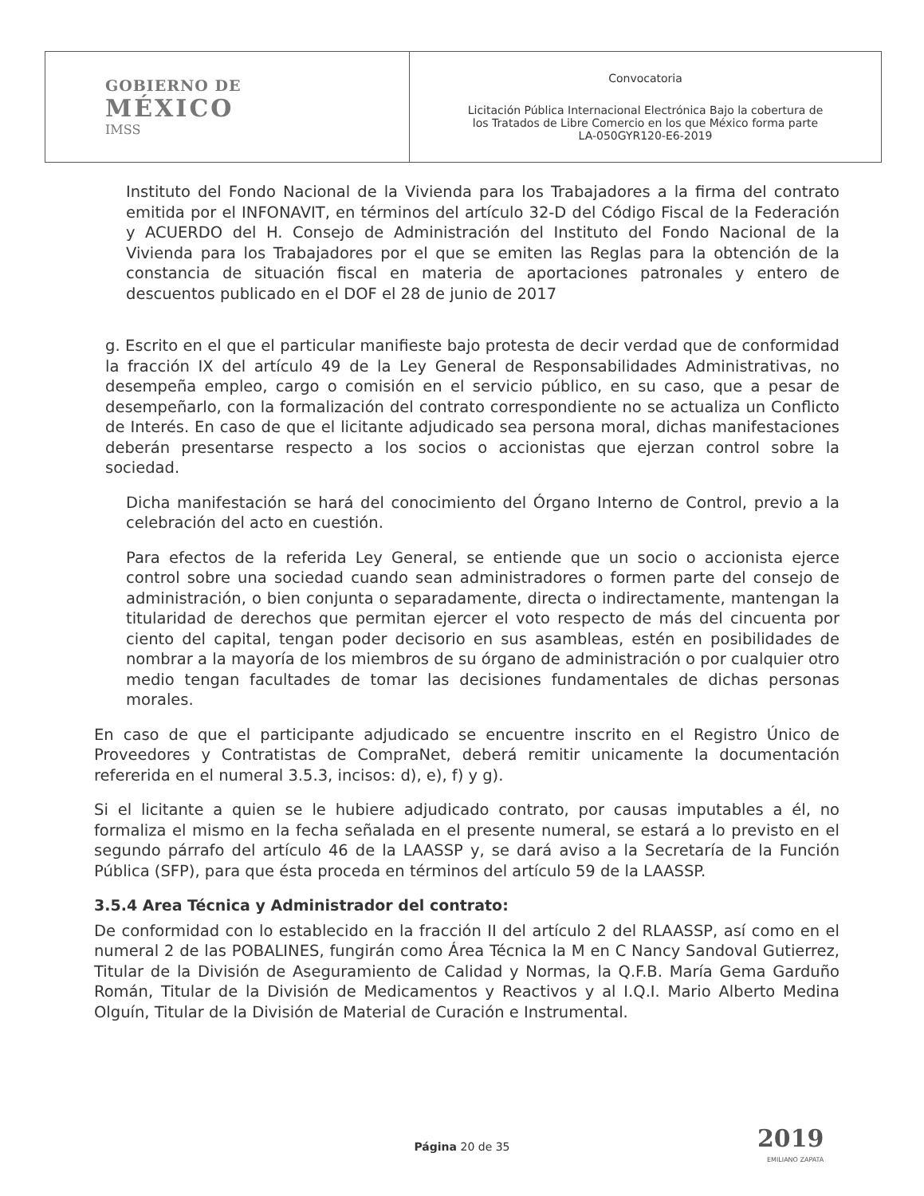| GOBIERNO DE MÉXICO IMSS | Convocatoria Licitación Pública Internacional Electrónica Bajo la cobertura de los Tratados de Libre Comercio en los que México forma parte LA-050GYR120-E6-2019 |
Instituto del Fondo Nacional de la Vivienda para los Trabajadores a la firma del contrato emitida por el INFONAVIT, en términos del artículo 32-D del Código Fiscal de la Federación y ACUERDO del H. Consejo de Administración del Instituto del Fondo Nacional de la Vivienda para los Trabajadores por el que se emiten las Reglas para la obtención de la constancia de situación fiscal en materia de aportaciones patronales y entero de descuentos publicado en el DOF el 28 de junio de 2017
g. Escrito en el que el particular manifieste bajo protesta de decir verdad que de conformidad la fracción IX del artículo 49 de la Ley General de Responsabilidades Administrativas, no desempeña empleo, cargo o comisión en el servicio público, en su caso, que a pesar de desempeñarlo, con la formalización del contrato correspondiente no se actualiza un Conflicto de Interés. En caso de que el licitante adjudicado sea persona moral, dichas manifestaciones deberán presentarse respecto a los socios o accionistas que ejerzan control sobre la sociedad.
Dicha manifestación se hará del conocimiento del Órgano Interno de Control, previo a la celebración del acto en cuestión.
Para efectos de la referida Ley General, se entiende que un socio o accionista ejerce control sobre una sociedad cuando sean administradores o formen parte del consejo de administración, o bien conjunta o separadamente, directa o indirectamente, mantengan la titularidad de derechos que permitan ejercer el voto respecto de más del cincuenta por ciento del capital, tengan poder decisorio en sus asambleas, estén en posibilidades de nombrar a la mayoría de los miembros de su órgano de administración o por cualquier otro medio tengan facultades de tomar las decisiones fundamentales de dichas personas morales.
En caso de que el participante adjudicado se encuentre inscrito en el Registro Único de Proveedores y Contratistas de CompraNet, deberá remitir unicamente la documentación refererida en el numeral 3.5.3, incisos: d), e), f) y g).
Si el licitante a quien se le hubiere adjudicado contrato, por causas imputables a él, no formaliza el mismo en la fecha señalada en el presente numeral, se estará a lo previsto en el segundo párrafo del artículo 46 de la LAASSP y, se dará aviso a la Secretaría de la Función Pública (SFP), para que ésta proceda en términos del artículo 59 de la LAASSP.
3.5.4 Area Técnica y Administrador del contrato:
De conformidad con lo establecido en la fracción II del artículo 2 del RLAASSP, así como en el numeral 2 de las POBALINES, fungirán como Área Técnica la M en C Nancy Sandoval Gutierrez, Titular de la División de Aseguramiento de Calidad y Normas, la Q.F.B. María Gema Garduño Román, Titular de la División de Medicamentos y Reactivos y al I.Q.I. Mario Alberto Medina Olguín, Titular de la División de Material de Curación e Instrumental.
Página 20 de 35 2019
EMILIANO ZAPATA